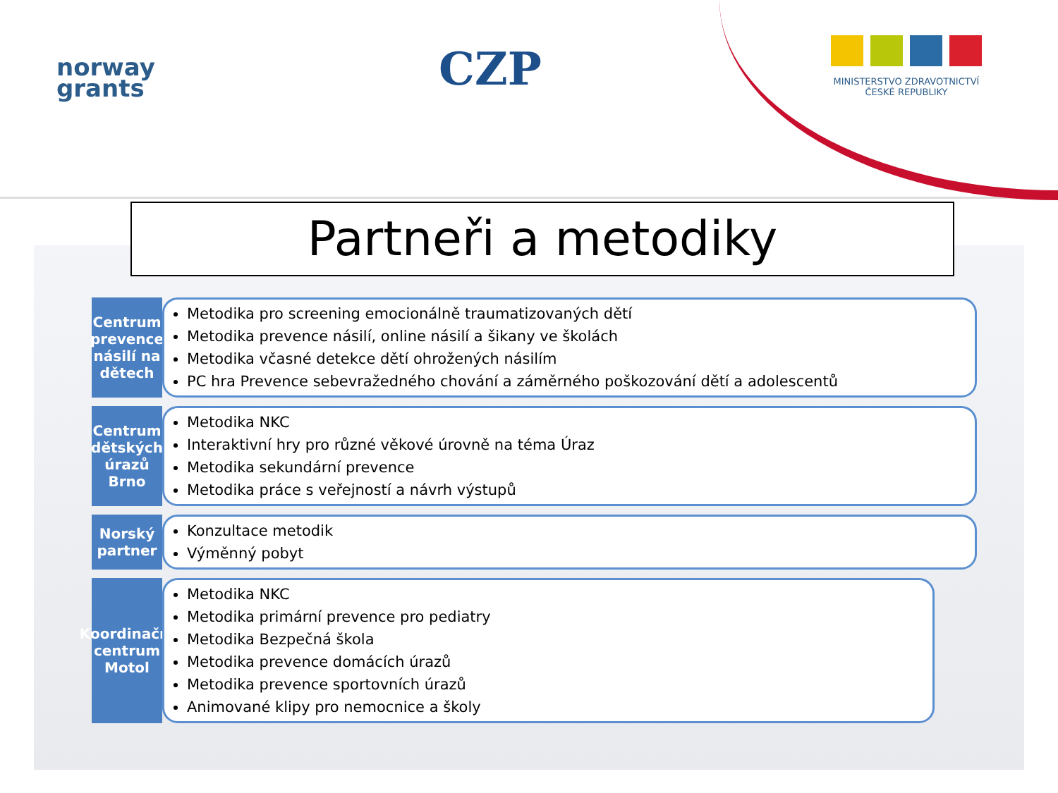norway
grants
CZP
MINISTERSTVO ZDRAVOTNICTVÍ
ČESKÉ REPUBLIKY
Partneři a metodiky
Centrum prevence násilí na dětech
Metodika pro screening emocionálně traumatizovaných dětí
Metodika prevence násilí, online násilí a šikany ve školách
Metodika včasné detekce dětí ohrožených násilím
PC hra Prevence sebevražedného chování a záměrného poškozování dětí a adolescentů
Centrum dětských úrazů Brno
Metodika NKC
Interaktivní hry pro různé věkové úrovně na téma Úraz
Metodika sekundární prevence
Metodika práce s veřejností a návrh výstupů
Norský partner
Konzultace metodik
Výměnný pobyt
Koordinační centrum Motol
Metodika NKC
Metodika primární prevence pro pediatry
Metodika Bezpečná škola
Metodika prevence domácích úrazů
Metodika prevence sportovních úrazů
Animované klipy pro nemocnice a školy